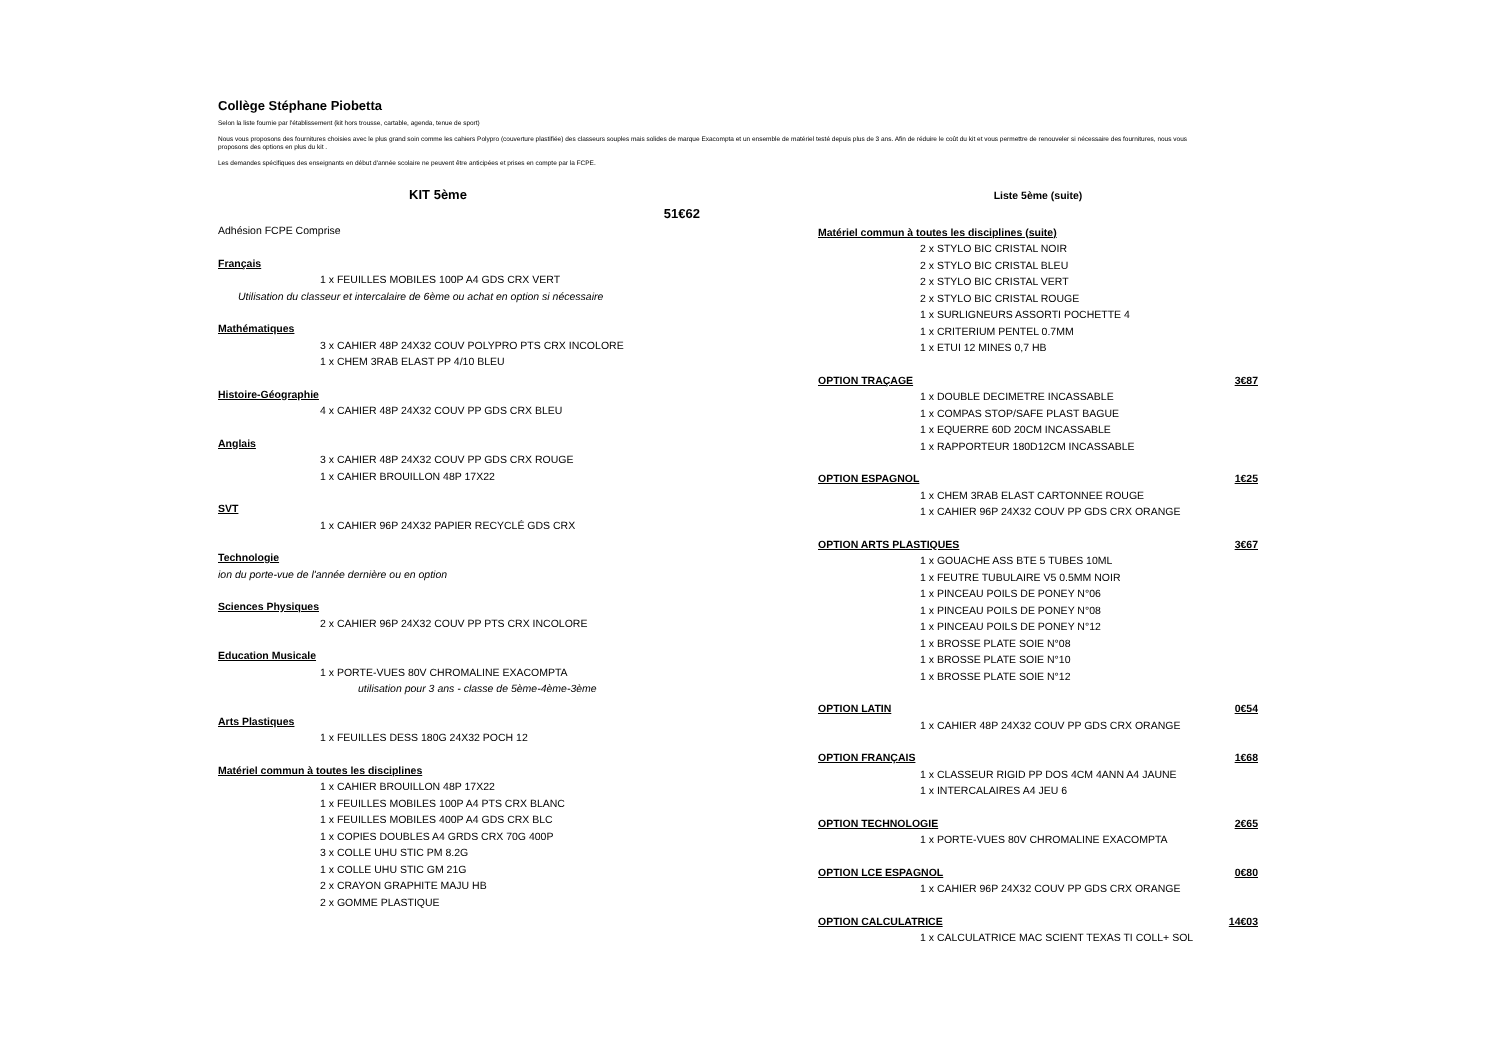Collège Stéphane Piobetta
Selon la liste fournie par l'établissement (kit hors trousse, cartable, agenda, tenue de sport)
Nous vous proposons des fournitures choisies avec le plus grand soin comme les cahiers Polypro (couverture plastifiée) des classeurs souples mais solides de marque Exacompta et un ensemble de matériel testé depuis plus de 3 ans. Afin de réduire le coût du kit et vous permettre de renouveler si nécessaire des fournitures, nous vous proposons des options en plus du kit .
Les demandes spécifiques des enseignants en début d'année scolaire ne peuvent être anticipées et prises en compte par la FCPE.
KIT 5ème
51€62
Adhésion FCPE Comprise
Français
1 x FEUILLES MOBILES 100P A4 GDS CRX VERT
Utilisation du classeur et intercalaire de 6ème ou achat en option si nécessaire
Mathématiques
3 x CAHIER 48P 24X32 COUV POLYPRO PTS CRX INCOLORE
1 x CHEM 3RAB ELAST PP 4/10 BLEU
Histoire-Géographie
4 x CAHIER 48P 24X32 COUV PP GDS CRX BLEU
Anglais
3 x CAHIER 48P 24X32 COUV PP GDS CRX ROUGE
1 x CAHIER BROUILLON 48P 17X22
SVT
1 x CAHIER 96P 24X32 PAPIER RECYCLÉ GDS CRX
Technologie
ion du porte-vue de l'année dernière ou en option
Sciences Physiques
2 x CAHIER 96P 24X32 COUV PP PTS CRX INCOLORE
Education Musicale
1 x PORTE-VUES 80V CHROMALINE EXACOMPTA
utilisation pour 3 ans - classe de 5ème-4ème-3ème
Arts Plastiques
1 x FEUILLES DESS 180G 24X32 POCH 12
Matériel commun à toutes les disciplines
1 x CAHIER BROUILLON 48P 17X22
1 x FEUILLES MOBILES 100P A4 PTS CRX BLANC
1 x FEUILLES MOBILES 400P A4 GDS CRX BLC
1 x COPIES DOUBLES A4 GRDS CRX 70G 400P
3 x COLLE UHU STIC PM 8.2G
1 x COLLE UHU STIC GM 21G
2 x CRAYON GRAPHITE MAJU HB
2 x GOMME PLASTIQUE
Liste 5ème (suite)
Matériel commun à toutes les disciplines (suite)
2 x STYLO BIC CRISTAL NOIR
2 x STYLO BIC CRISTAL BLEU
2 x STYLO BIC CRISTAL VERT
2 x STYLO BIC CRISTAL ROUGE
1 x SURLIGNEURS ASSORTI POCHETTE 4
1 x CRITERIUM PENTEL 0.7MM
1 x ETUI 12 MINES 0,7 HB
OPTION TRAÇAGE 3€87
1 x DOUBLE DECIMETRE INCASSABLE
1 x COMPAS STOP/SAFE PLAST BAGUE
1 x EQUERRE 60D 20CM INCASSABLE
1 x RAPPORTEUR 180D12CM INCASSABLE
OPTION ESPAGNOL 1€25
1 x CHEM 3RAB ELAST CARTONNEE ROUGE
1 x CAHIER 96P 24X32 COUV PP GDS CRX ORANGE
OPTION ARTS PLASTIQUES 3€67
1 x GOUACHE ASS BTE 5 TUBES 10ML
1 x FEUTRE TUBULAIRE V5 0.5MM NOIR
1 x PINCEAU POILS DE PONEY N°06
1 x PINCEAU POILS DE PONEY N°08
1 x PINCEAU POILS DE PONEY N°12
1 x BROSSE PLATE SOIE N°08
1 x BROSSE PLATE SOIE N°10
1 x BROSSE PLATE SOIE N°12
OPTION LATIN 0€54
1 x CAHIER 48P 24X32 COUV PP GDS CRX ORANGE
OPTION FRANÇAIS 1€68
1 x CLASSEUR RIGID PP DOS 4CM 4ANN A4 JAUNE
1 x INTERCALAIRES A4 JEU 6
OPTION TECHNOLOGIE 2€65
1 x PORTE-VUES 80V CHROMALINE EXACOMPTA
OPTION LCE ESPAGNOL 0€80
1 x CAHIER 96P 24X32 COUV PP GDS CRX ORANGE
OPTION CALCULATRICE 14€03
1 x CALCULATRICE MAC SCIENT TEXAS TI COLL+ SOL